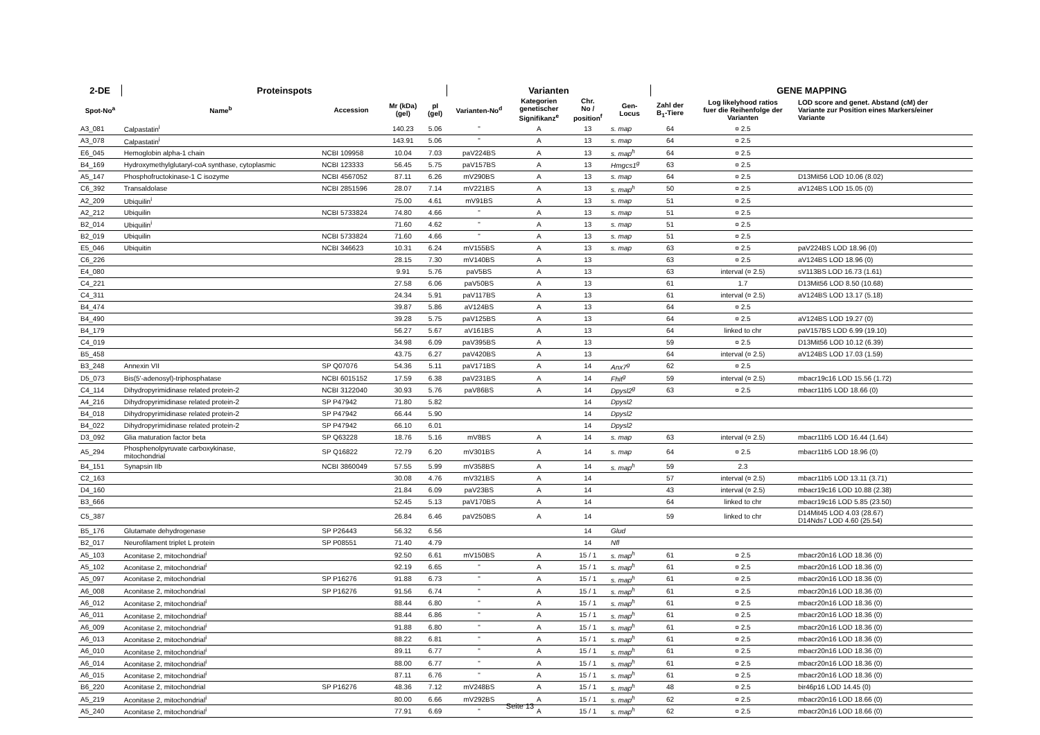| 2-DE | Proteinspots | | | | Varianten | | | | GENE MAPPING | | |
| --- | --- | --- | --- | --- | --- | --- | --- | --- | --- | --- | --- |
| Spot-No<sup>a</sup> | Name<sup>b</sup> | Accession | Mr (kDa) (gel) | pI (gel) | Varianten-No<sup>d</sup> | Kategorien genetischer Signifikanz<sup>e</sup> | Chr. No / position<sup>f</sup> | Gen- Locus | Zahl der B<sub>1</sub>-Tiere | Log likelyhood ratios fuer die Reihenfolge der Varianten | LOD score and genet. Abstand (cM) der Variante zur Position eines Markers/einer Variante |
| A3_081 | Calpastatin<sup>i</sup> | | 140.23 | 5.06 | " | A | 13 | s. map | 64 | ¤ 2.5 | |
| A3_078 | Calpastatin<sup>i</sup> | | 143.91 | 5.06 | " | A | 13 | s. map | 64 | ¤ 2.5 | |
| E6_045 | Hemoglobin alpha-1 chain | NCBI 109958 | 10.04 | 7.03 | paV224BS | A | 13 | s. map<sup>h</sup> | 64 | ¤ 2.5 | |
| B4_169 | Hydroxymethylglutaryl-coA synthase, cytoplasmic | NCBI 123333 | 56.45 | 5.75 | paV157BS | A | 13 | Hmgcs1<sup>g</sup> | 63 | ¤ 2.5 | |
| A5_147 | Phosphofructokinase-1 C isozyme | NCBI 4567052 | 87.11 | 6.26 | mV290BS | A | 13 | s. map | 64 | ¤ 2.5 | D13Mit56 LOD 10.06 (8.02) |
| C6_392 | Transaldolase | NCBI 2851596 | 28.07 | 7.14 | mV221BS | A | 13 | s. map<sup>h</sup> | 50 | ¤ 2.5 | aV124BS LOD 15.05 (0) |
| A2_209 | Ubiquilin<sup>i</sup> | | 75.00 | 4.61 | mV91BS | A | 13 | s. map | 51 | ¤ 2.5 | |
| A2_212 | Ubiquilin | NCBI 5733824 | 74.80 | 4.66 | " | A | 13 | s. map | 51 | ¤ 2.5 | |
| B2_014 | Ubiquilin<sup>i</sup> | | 71.60 | 4.62 | " | A | 13 | s. map | 51 | ¤ 2.5 | |
| B2_019 | Ubiquilin | NCBI 5733824 | 71.60 | 4.66 | " | A | 13 | s. map | 51 | ¤ 2.5 | |
| E5_046 | Ubiquitin | NCBI 346623 | 10.31 | 6.24 | mV155BS | A | 13 | s. map | 63 | ¤ 2.5 | paV224BS LOD 18.96 (0) |
| C6_226 | | | 28.15 | 7.30 | mV140BS | A | 13 | | 63 | ¤ 2.5 | aV124BS LOD 18.96 (0) |
| E4_080 | | | 9.91 | 5.76 | paV5BS | A | 13 | | 63 | interval (¤ 2.5) | sV113BS LOD 16.73 (1.61) |
| C4_221 | | | 27.58 | 6.06 | paV50BS | A | 13 | | 61 | 1.7 | D13Mit56 LOD 8.50 (10.68) |
| C4_311 | | | 24.34 | 5.91 | paV117BS | A | 13 | | 61 | interval (¤ 2.5) | aV124BS LOD 13.17 (5.18) |
| B4_474 | | | 39.87 | 5.86 | aV124BS | A | 13 | | 64 | ¤ 2.5 | |
| B4_490 | | | 39.28 | 5.75 | paV125BS | A | 13 | | 64 | ¤ 2.5 | aV124BS LOD 19.27 (0) |
| B4_179 | | | 56.27 | 5.67 | aV161BS | A | 13 | | 64 | linked to chr | paV157BS LOD 6.99 (19.10) |
| C4_019 | | | 34.98 | 6.09 | paV395BS | A | 13 | | 59 | ¤ 2.5 | D13Mit56 LOD 10.12 (6.39) |
| B5_458 | | | 43.75 | 6.27 | paV420BS | A | 13 | | 64 | interval (¤ 2.5) | aV124BS LOD 17.03 (1.59) |
| B3_248 | Annexin VII | SP Q07076 | 54.36 | 5.11 | paV171BS | A | 14 | Anx7<sup>g</sup> | 62 | ¤ 2.5 | |
| D5_073 | Bis(5'-adenosyl)-triphosphatase | NCBI 6015152 | 17.59 | 6.38 | paV231BS | A | 14 | Fhit<sup>g</sup> | 59 | interval (¤ 2.5) | mbacr19c16 LOD 15.56 (1.72) |
| C4_114 | Dihydropyrimidinase related protein-2 | NCBI 3122040 | 30.93 | 5.76 | paV86BS | A | 14 | Dpysl2<sup>g</sup> | 63 | ¤ 2.5 | mbacr11b5 LOD 18.66 (0) |
| A4_216 | Dihydropyrimidinase related protein-2 | SP P47942 | 71.80 | 5.82 | | | 14 | Dpysl2 | | | |
| B4_018 | Dihydropyrimidinase related protein-2 | SP P47942 | 66.44 | 5.90 | | | 14 | Dpysl2 | | | |
| B4_022 | Dihydropyrimidinase related protein-2 | SP P47942 | 66.10 | 6.01 | | | 14 | Dpysl2 | | | |
| D3_092 | Glia maturation factor beta | SP Q63228 | 18.76 | 5.16 | mV8BS | A | 14 | s. map | 63 | interval (¤ 2.5) | mbacr11b5 LOD 16.44 (1.64) |
| A5_294 | Phosphenolpyruvate carboxykinase, mitochondrial | SP Q16822 | 72.79 | 6.20 | mV301BS | A | 14 | s. map | 64 | ¤ 2.5 | mbacr11b5 LOD 18.96 (0) |
| B4_151 | Synapsin IIb | NCBI 3860049 | 57.55 | 5.99 | mV358BS | A | 14 | s. map<sup>h</sup> | 59 | 2.3 | |
| C2_163 | | | 30.08 | 4.76 | mV321BS | A | 14 | | 57 | interval (¤ 2.5) | mbacr11b5 LOD 13.11 (3.71) |
| D4_160 | | | 21.84 | 6.09 | paV23BS | A | 14 | | 43 | interval (¤ 2.5) | mbacr19c16 LOD 10.88 (2.38) |
| B3_666 | | | 52.45 | 5.13 | paV170BS | A | 14 | | 64 | linked to chr | mbacr19c16 LOD 5.85 (23.50) |
| C5_387 | | | 26.84 | 6.46 | paV250BS | A | 14 | | 59 | linked to chr | D14Mit45 LOD 4.03 (28.67) D14Nds7 LOD 4.60 (25.54) |
| B5_176 | Glutamate dehydrogenase | SP P26443 | 56.32 | 6.56 | | | 14 | Glud | | | |
| B2_017 | Neurofilament triplet L protein | SP P08551 | 71.40 | 4.79 | | | 14 | Nfl | | | |
| A5_103 | Aconitase 2, mitochondrial<sup>i</sup> | | 92.50 | 6.61 | mV150BS | A | 15 / 1 | s. map<sup>h</sup> | 61 | ¤ 2.5 | mbacr20n16 LOD 18.36 (0) |
| A5_102 | Aconitase 2, mitochondrial<sup>i</sup> | | 92.19 | 6.65 | " | A | 15 / 1 | s. map<sup>h</sup> | 61 | ¤ 2.5 | mbacr20n16 LOD 18.36 (0) |
| A5_097 | Aconitase 2, mitochondrial | SP P16276 | 91.88 | 6.73 | " | A | 15 / 1 | s. map<sup>h</sup> | 61 | ¤ 2.5 | mbacr20n16 LOD 18.36 (0) |
| A6_008 | Aconitase 2, mitochondrial | SP P16276 | 91.56 | 6.74 | " | A | 15 / 1 | s. map<sup>h</sup> | 61 | ¤ 2.5 | mbacr20n16 LOD 18.36 (0) |
| A6_012 | Aconitase 2, mitochondrial<sup>i</sup> | | 88.44 | 6.80 | " | A | 15 / 1 | s. map<sup>h</sup> | 61 | ¤ 2.5 | mbacr20n16 LOD 18.36 (0) |
| A6_011 | Aconitase 2, mitochondrial<sup>i</sup> | | 88.44 | 6.86 | " | A | 15 / 1 | s. map<sup>h</sup> | 61 | ¤ 2.5 | mbacr20n16 LOD 18.36 (0) |
| A6_009 | Aconitase 2, mitochondrial<sup>i</sup> | | 91.88 | 6.80 | " | A | 15 / 1 | s. map<sup>h</sup> | 61 | ¤ 2.5 | mbacr20n16 LOD 18.36 (0) |
| A6_013 | Aconitase 2, mitochondrial<sup>i</sup> | | 88.22 | 6.81 | " | A | 15 / 1 | s. map<sup>h</sup> | 61 | ¤ 2.5 | mbacr20n16 LOD 18.36 (0) |
| A6_010 | Aconitase 2, mitochondrial<sup>i</sup> | | 89.11 | 6.77 | " | A | 15 / 1 | s. map<sup>h</sup> | 61 | ¤ 2.5 | mbacr20n16 LOD 18.36 (0) |
| A6_014 | Aconitase 2, mitochondrial<sup>i</sup> | | 88.00 | 6.77 | " | A | 15 / 1 | s. map<sup>h</sup> | 61 | ¤ 2.5 | mbacr20n16 LOD 18.36 (0) |
| A6_015 | Aconitase 2, mitochondrial<sup>i</sup> | | 87.11 | 6.76 | " | A | 15 / 1 | s. map<sup>h</sup> | 61 | ¤ 2.5 | mbacr20n16 LOD 18.36 (0) |
| B6_220 | Aconitase 2, mitochondrial | SP P16276 | 48.36 | 7.12 | mV248BS | A | 15 / 1 | s. map<sup>h</sup> | 48 | ¤ 2.5 | bir46p16 LOD 14.45 (0) |
| A5_219 | Aconitase 2, mitochondrial<sup>i</sup> | | 80.00 | 6.66 | mV292BS | A | 15 / 1 | s. map<sup>h</sup> | 62 | ¤ 2.5 | mbacr20n16 LOD 18.66 (0) |
| A5_240 | Aconitase 2, mitochondrial<sup>i</sup> | | 77.91 | 6.69 | " | A | 15 / 1 | s. map<sup>h</sup> | 62 | ¤ 2.5 | mbacr20n16 LOD 18.66 (0) |
Seite 13